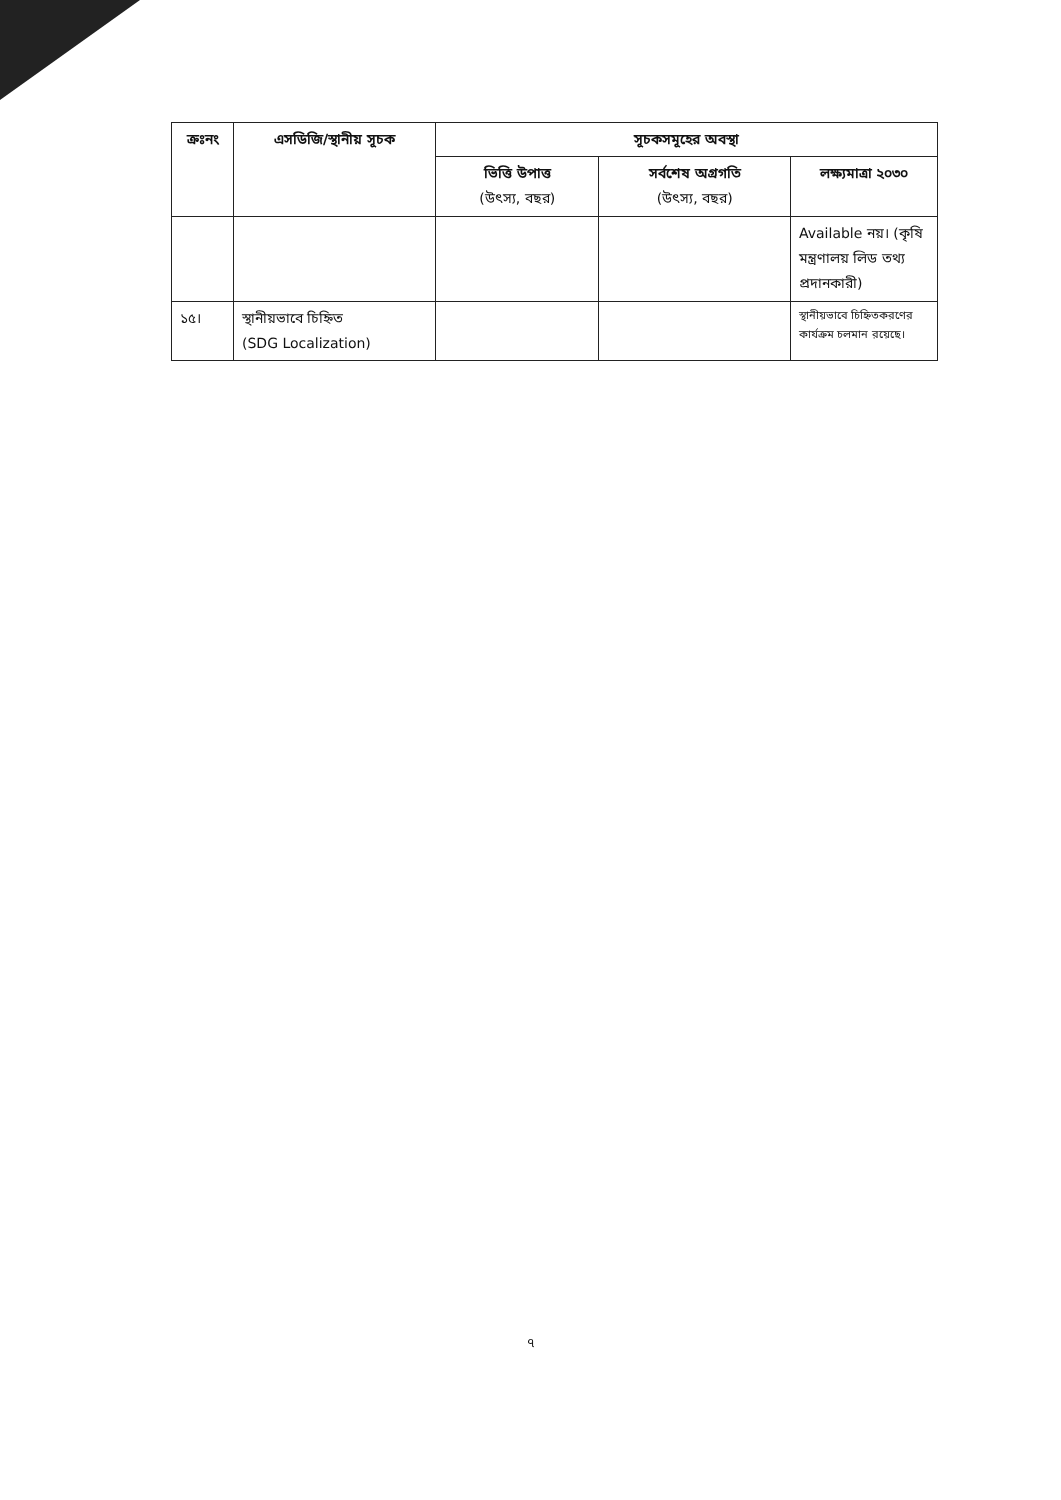| ক্রঃনং | এসডিজি/স্থানীয় সূচক | সূচকসমূহের অবস্থা | | |
| --- | --- | --- | --- | --- |
| | | ভিত্তি উপাত্ত (উৎস্য, বছর) | সর্বশেষ অগ্রগতি (উৎস্য, বছর) | লক্ষ্যমাত্রা ২০৩০ |
| | | | | Available নয়। (কৃষি মন্ত্রণালয় লিড তথ্য প্রদানকারী) |
| ১৫। | স্থানীয়ভাবে চিহ্নিত (SDG Localization) | | | স্থানীয়ভাবে চিহ্নিতকরণের কার্যক্রম চলমান রয়েছে। |
৭